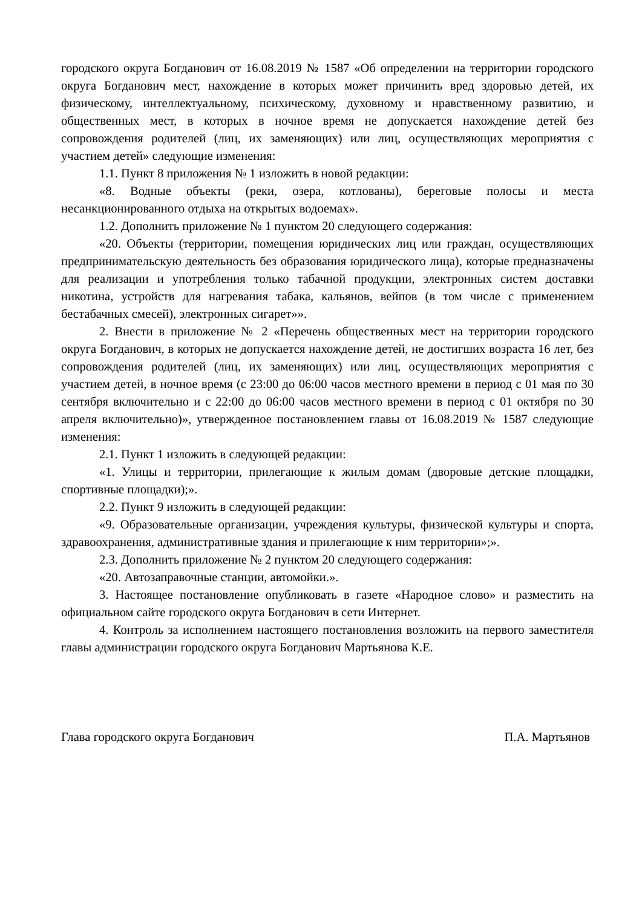городского округа Богданович от 16.08.2019 № 1587 «Об определении на территории городского округа Богданович мест, нахождение в которых может причинить вред здоровью детей, их физическому, интеллектуальному, психическому, духовному и нравственному развитию, и общественных мест, в которых в ночное время не допускается нахождение детей без сопровождения родителей (лиц, их заменяющих) или лиц, осуществляющих мероприятия с участием детей» следующие изменения:
1.1. Пункт 8 приложения № 1 изложить в новой редакции:
«8. Водные объекты (реки, озера, котлованы), береговые полосы и места несанкционированного отдыха на открытых водоемах».
1.2. Дополнить приложение № 1 пунктом 20 следующего содержания:
«20. Объекты (территории, помещения юридических лиц или граждан, осуществляющих предпринимательскую деятельность без образования юридического лица), которые предназначены для реализации и употребления только табачной продукции, электронных систем доставки никотина, устройств для нагревания табака, кальянов, вейпов (в том числе с применением бестабачных смесей), электронных сигарет»».
2. Внести в приложение № 2 «Перечень общественных мест на территории городского округа Богданович, в которых не допускается нахождение детей, не достигших возраста 16 лет, без сопровождения родителей (лиц, их заменяющих) или лиц, осуществляющих мероприятия с участием детей, в ночное время (с 23:00 до 06:00 часов местного времени в период с 01 мая по 30 сентября включительно и с 22:00 до 06:00 часов местного времени в период с 01 октября по 30 апреля включительно)», утвержденное постановлением главы от 16.08.2019 № 1587 следующие изменения:
2.1. Пункт 1 изложить в следующей редакции:
«1. Улицы и территории, прилегающие к жилым домам (дворовые детские площадки, спортивные площадки);».
2.2. Пункт 9 изложить в следующей редакции:
«9. Образовательные организации, учреждения культуры, физической культуры и спорта, здравоохранения, административные здания и прилегающие к ним территории»;».
2.3. Дополнить приложение № 2 пунктом 20 следующего содержания:
«20. Автозаправочные станции, автомойки.».
3. Настоящее постановление опубликовать в газете «Народное слово» и разместить на официальном сайте городского округа Богданович в сети Интернет.
4. Контроль за исполнением настоящего постановления возложить на первого заместителя главы администрации городского округа Богданович Мартьянова К.Е.
Глава городского округа Богданович П.А. Мартьянов